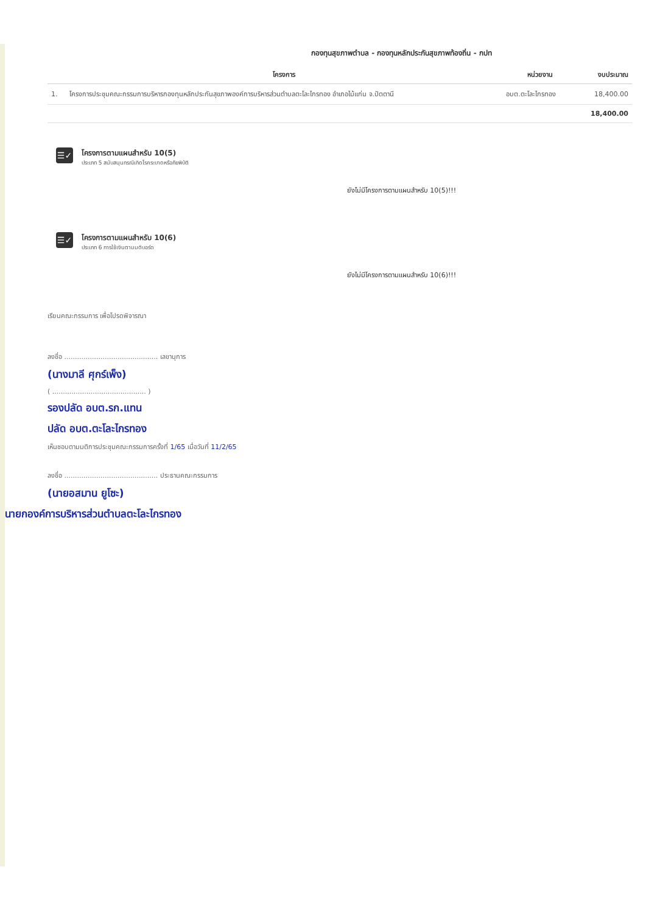กองทุนสุขภาพตำบล - กองทุนหลักประกันสุขภาพท้องถิ่น - กปท
| | โครงการ | หน่วยงาน | งบประมาณ |
| --- | --- | --- | --- |
| 1. | โครงการประชุมคณะกรรมการบริหารกองทุนหลักประกันสุขภาพองค์การบริหารส่วนตำบลตะโละไกรทอง อำเภอไม้แก่น จ.ปัตตานี | อบต.ตะโละไกรทอง | 18,400.00 |
| 18,400.00 | | | |
☰✓
โครงการตามแผนสำหรับ 10(5)
ประเภท 5 สนับสนุนกรณีเกิดโรคระบาดหรือภัยพิบัติ
ยังไม่มีโครงการตามแผนสำหรับ 10(5)!!!
☰✓
โครงการตามแผนสำหรับ 10(6)
ประเภท 6 การใช้เงินตามมติบอร์ด
ยังไม่มีโครงการตามแผนสำหรับ 10(6)!!!
เรียนคณะกรรมการ เพื่อโปรดพิจารณา
ลงชื่อ ............................................ เลขานุการ
(นางมาลี ศุกร์เพ็ง)
( ............................................ )
รองปลัด อบต.รก.แทน
ปลัด อบต.ตะโละไกรทอง
เห็นชอบตามมติการประชุมคณะกรรมการครั้งที่ 1/65 เมื่อวันที่ 11/2/65
ลงชื่อ ............................................ ประธานคณะกรรมการ
(นายอสมาน ยูโซะ)
นายกองค์การบริหารส่วนตำบลตะโละไกรทอง